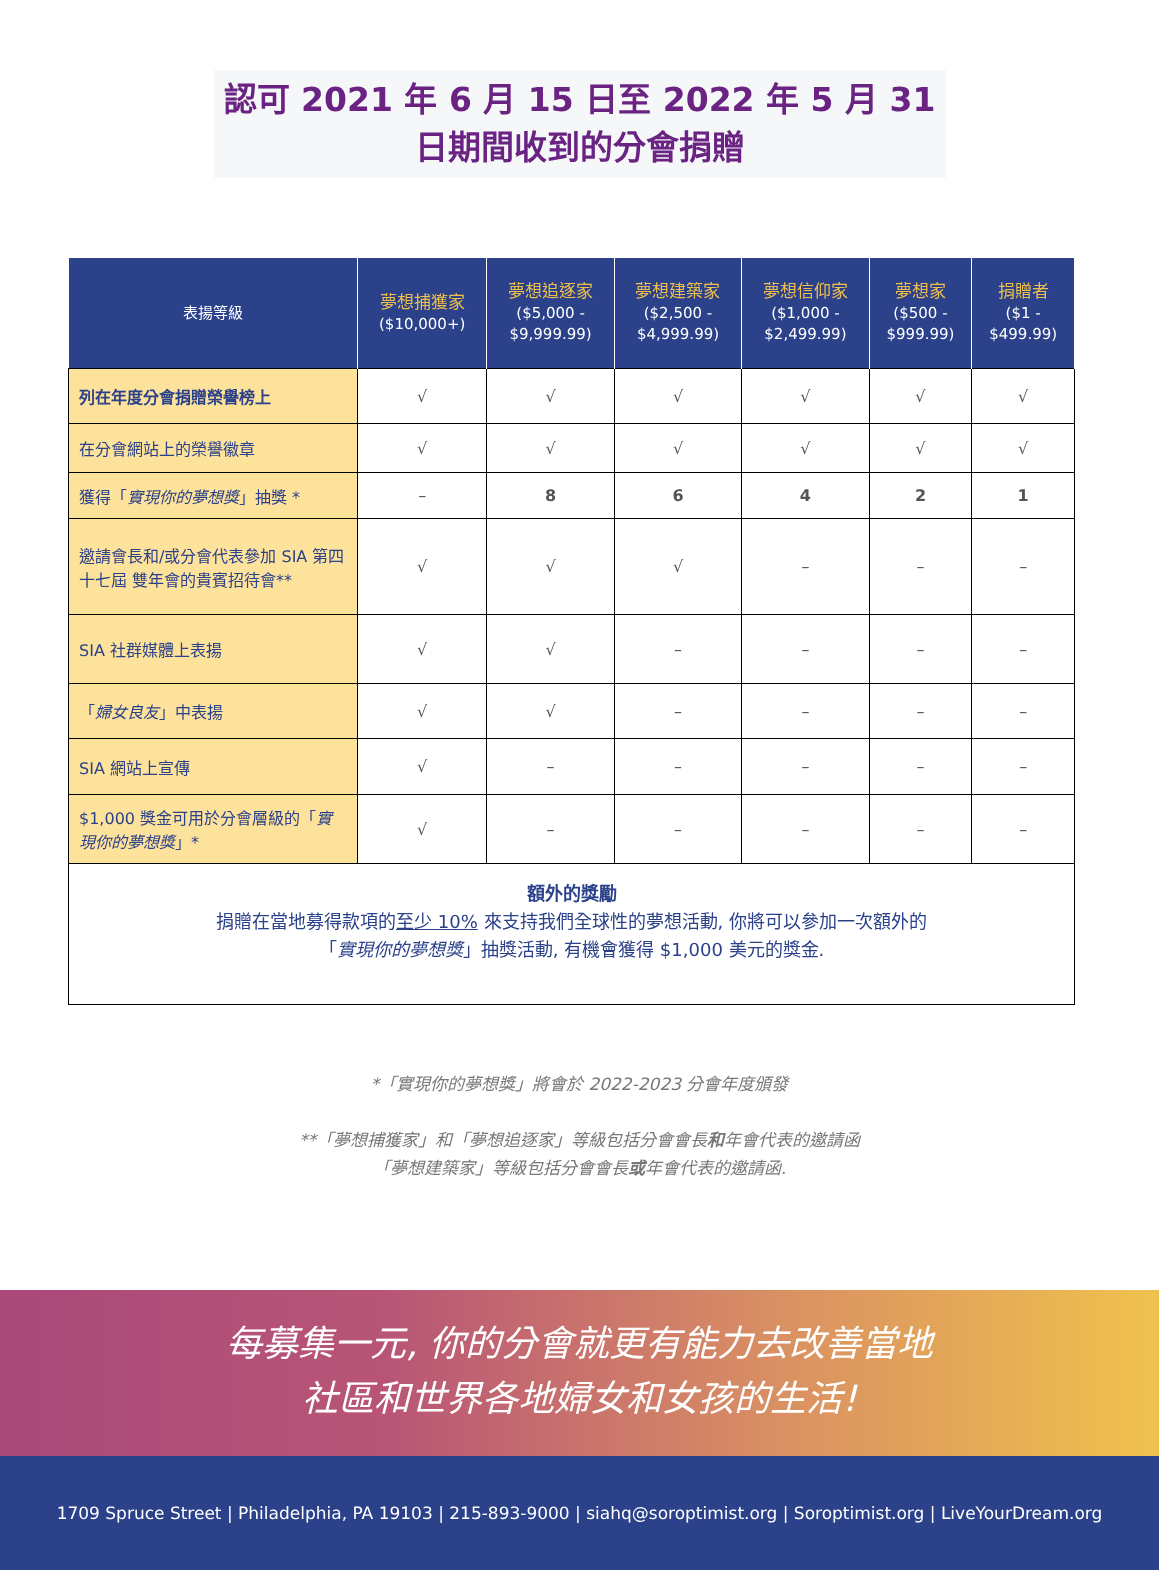認可 2021 年 6 月 15 日至 2022 年 5 月 31
日期間收到的分會捐贈
| 表揚等級 | 夢想捕獲家 ($10,000+) | 夢想追逐家 ($5,000 - $9,999.99) | 夢想建築家 ($2,500 - $4,999.99) | 夢想信仰家 ($1,000 - $2,499.99) | 夢想家 ($500 - $999.99) | 捐贈者 ($1 - $499.99) |
| --- | --- | --- | --- | --- | --- | --- |
| 列在年度分會捐贈榮譽榜上 | √ | √ | √ | √ | √ | √ |
| 在分會網站上的榮譽徽章 | √ | √ | √ | √ | √ | √ |
| 獲得「 實現你的夢想獎 」抽獎 * | – | 8 | 6 | 4 | 2 | 1 |
| 邀請會長和/或分會代表參加 SIA 第四十七屆 雙年會的貴賓招待會** | √ | √ | √ | – | – | – |
| SIA 社群媒體上表揚 | √ | √ | – | – | – | – |
| 「 婦女良友 」中表揚 | √ | √ | – | – | – | – |
| SIA 網站上宣傳 | √ | – | – | – | – | – |
| $1,000 獎金可用於分會層級的「 實現你的夢想獎 」* | √ | – | – | – | – | – |
| 額外的獎勵 捐贈在當地募得款項的 至少 10% 來支持我們全球性的夢想活動, 你將可以參加一次額外的 「 實現你的夢想獎 」抽獎活動, 有機會獲得 $1,000 美元的獎金. | | | | | | |
*「實現你的夢想獎」將會於 2022-2023 分會年度頒發
**「夢想捕獲家」和「夢想追逐家」等級包括分會會長和年會代表的邀請函
「夢想建築家」等級包括分會會長或年會代表的邀請函.
每募集一元, 你的分會就更有能力去改善當地
社區和世界各地婦女和女孩的生活!
1709 Spruce Street | Philadelphia, PA 19103 | 215-893-9000 | siahq@soroptimist.org | Soroptimist.org | LiveYourDream.org